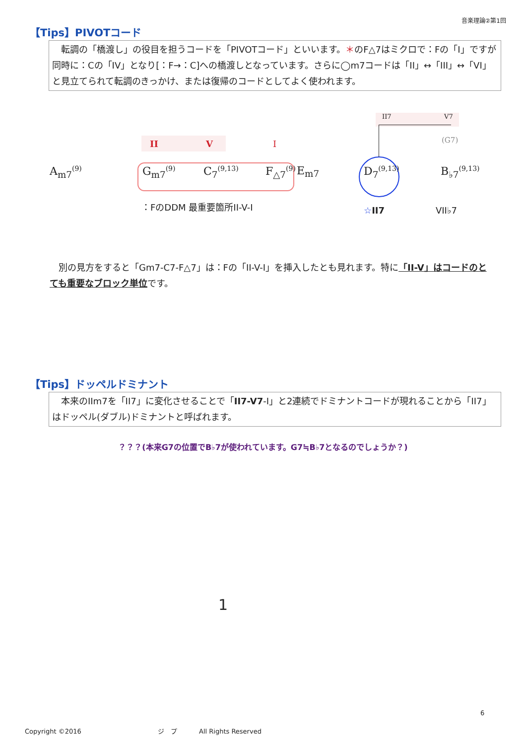音楽理論②第1回
【Tips】PIVOTコード
　転調の「橋渡し」の役目を担うコードを「PIVOTコード」といいます。＊のF△7はミクロで：Fの「I」ですが同時に：Cの「IV」となり[：F→：C]への橋渡しとなっています。さらに◯m7コードは「II」↔「III」↔「VI」と見立てられて転調のきっかけ、または復帰のコードとしてよく使われます。
II7 V7
II V I (G7)
A<sub>m7</sub><sup>(9)</sup> G<sub>m7</sub><sup>(9)</sup> C<sub>7</sub><sup>(9,13)</sup> F<sub>△7</sub><sup>(9)</sup> E<sub>m7</sub> D<sub>7</sub><sup>(9,13)</sup> B<sub>♭7</sub><sup>(9,13)</sup>
：FのDDM 最重要箇所II-V-I ☆II7 VII♭7
　別の見方をすると「Gm7-C7-F△7」は：Fの「II-V-I」を挿入したとも見れます。特に「II-V」はコードのとても重要なブロック単位です。
【Tips】ドッペルドミナント
　本来のIIm7を「II7」に変化させることで「II7-V7-I」と2連続でドミナントコードが現れることから「II7」はドッペル(ダブル)ドミナントと呼ばれます。
？？？(本来G7の位置でB♭7が使われています。G7≒B♭7となるのでしょうか？)
1
6
Copyright ©2016 ジ　プ All Rights Reserved